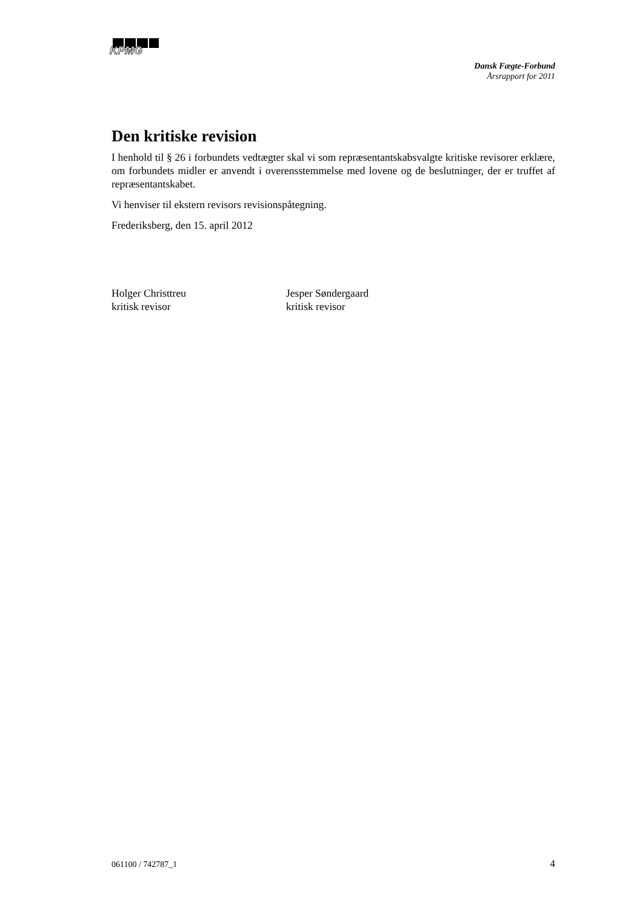KPMG
Dansk Fægte-Forbund
Årsrapport for 2011
Den kritiske revision
I henhold til § 26 i forbundets vedtægter skal vi som repræsentantskabsvalgte kritiske revisorer erklære, om forbundets midler er anvendt i overensstemmelse med lovene og de beslutninger, der er truffet af repræsentantskabet.
Vi henviser til ekstern revisors revisionspåtegning.
Frederiksberg, den 15. april 2012
Holger Christtreu
kritisk revisor
Jesper Søndergaard
kritisk revisor
061100 / 742787_1 4